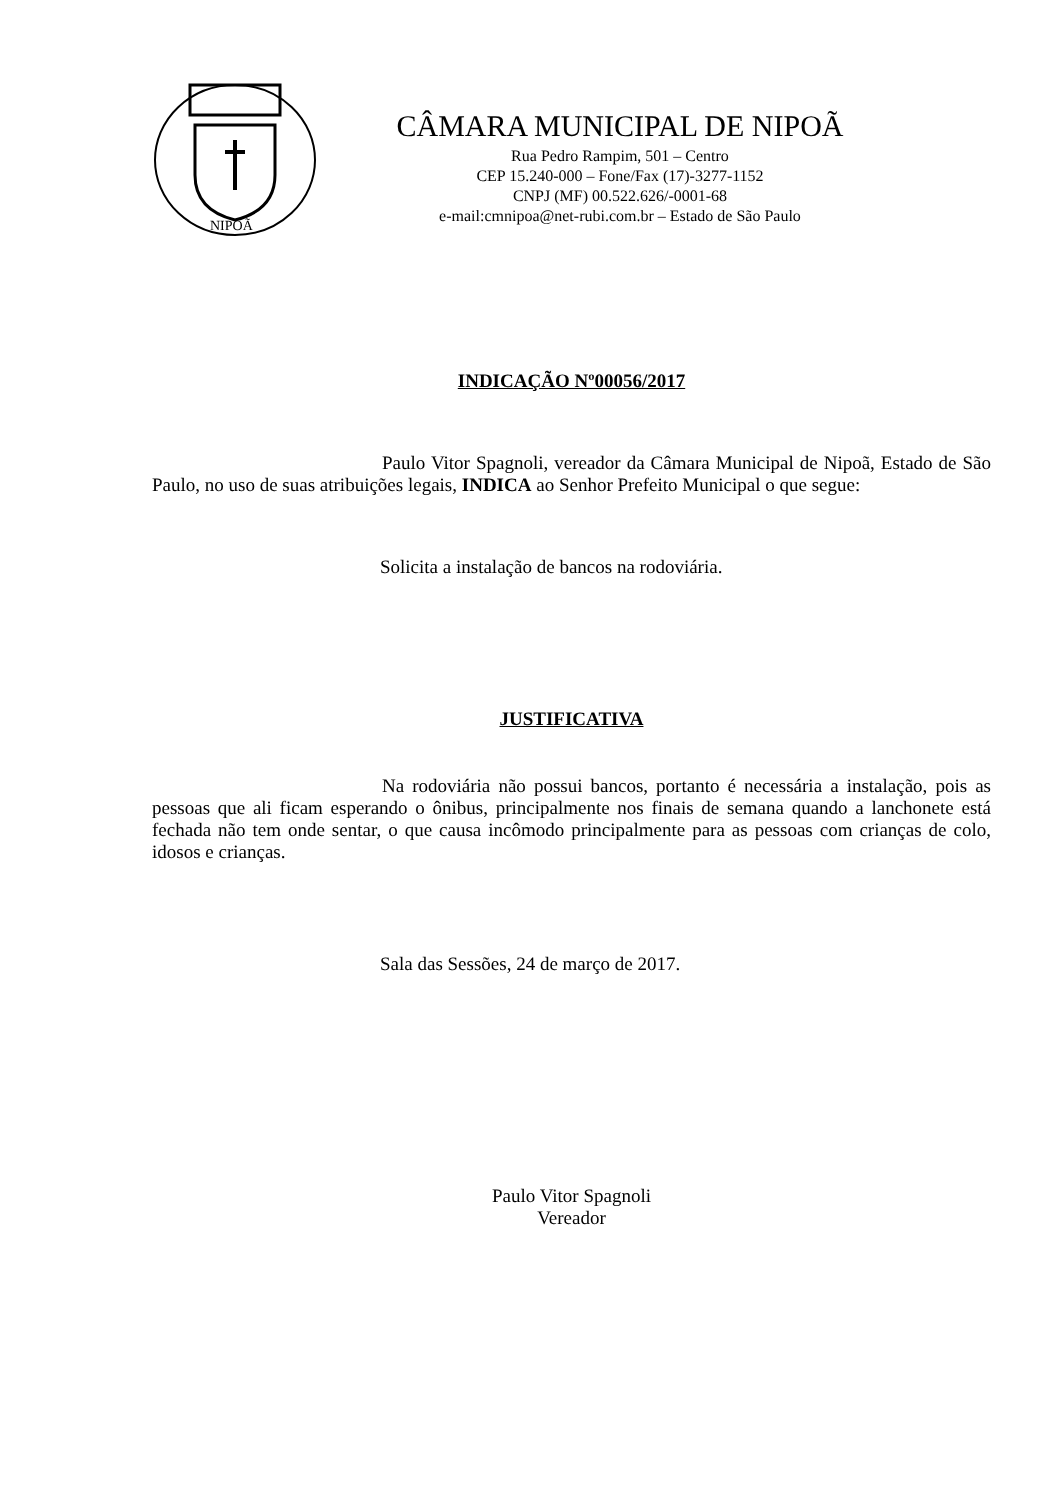NIPOÃ
CÂMARA MUNICIPAL DE NIPOÃ
Rua Pedro Rampim, 501 – Centro
CEP 15.240-000 – Fone/Fax (17)-3277-1152
CNPJ (MF) 00.522.626/-0001-68
e-mail:cmnipoa@net-rubi.com.br – Estado de São Paulo
INDICAÇÃO Nº00056/2017
Paulo Vitor Spagnoli, vereador da Câmara Municipal de Nipoã, Estado de São Paulo, no uso de suas atribuições legais, INDICA ao Senhor Prefeito Municipal o que segue:
Solicita a instalação de bancos na rodoviária.
JUSTIFICATIVA
Na rodoviária não possui bancos, portanto é necessária a instalação, pois as pessoas que ali ficam esperando o ônibus, principalmente nos finais de semana quando a lanchonete está fechada não tem onde sentar, o que causa incômodo principalmente para as pessoas com crianças de colo, idosos e crianças.
Sala das Sessões, 24 de março de 2017.
Paulo Vitor Spagnoli
Vereador